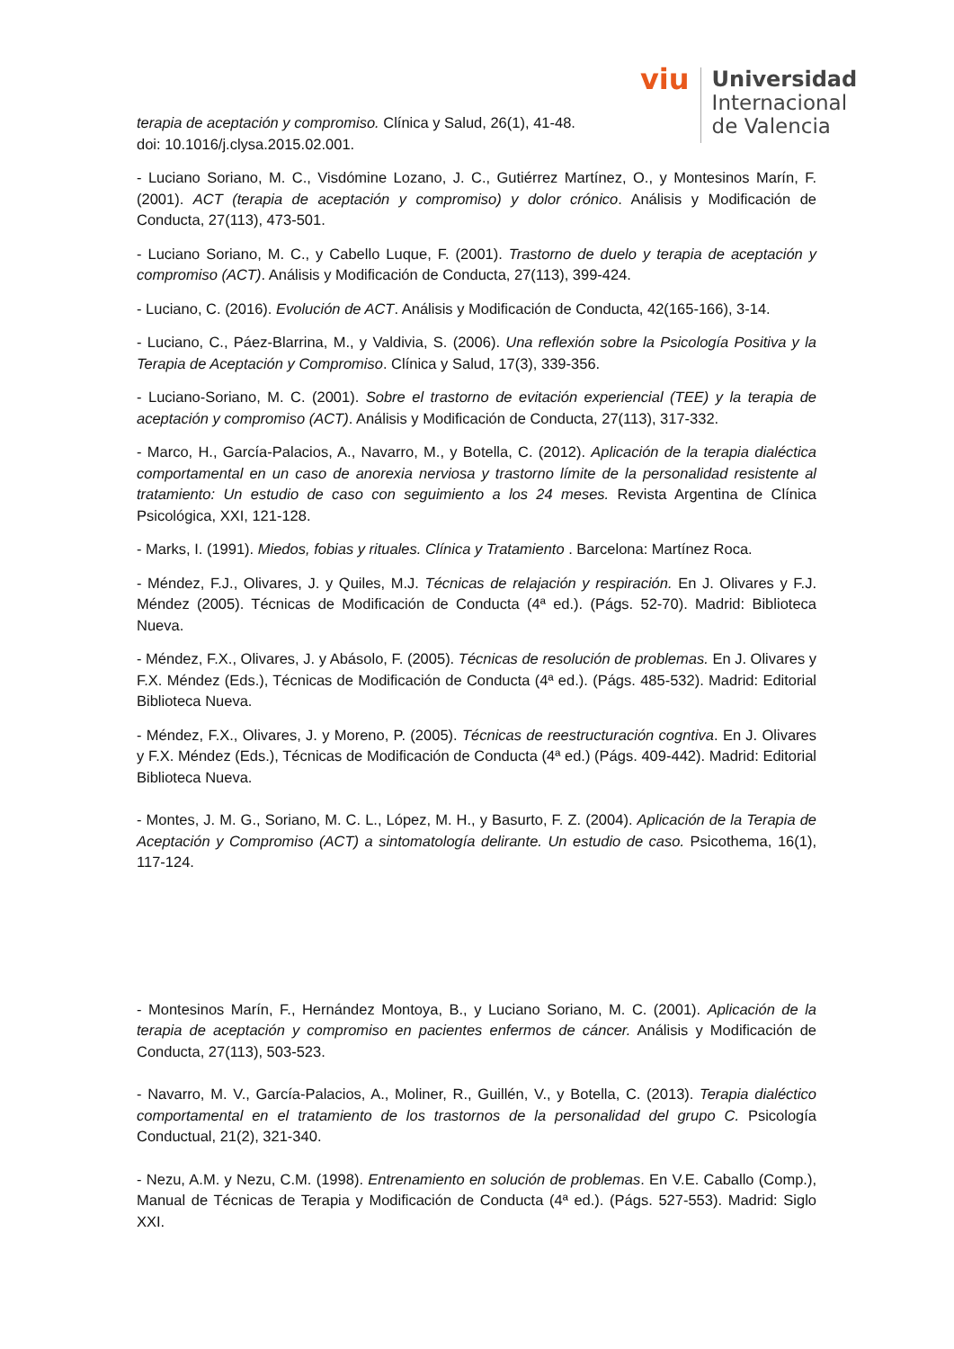viu
Universidad
Internacional
de Valencia
terapia de aceptación y compromiso. Clínica y Salud, 26(1), 41-48.
doi: 10.1016/j.clysa.2015.02.001.
- Luciano Soriano, M. C., Visdómine Lozano, J. C., Gutiérrez Martínez, O., y Montesinos Marín, F. (2001). ACT (terapia de aceptación y compromiso) y dolor crónico. Análisis y Modificación de Conducta, 27(113), 473-501.
- Luciano Soriano, M. C., y Cabello Luque, F. (2001). Trastorno de duelo y terapia de aceptación y compromiso (ACT). Análisis y Modificación de Conducta, 27(113), 399-424.
- Luciano, C. (2016). Evolución de ACT. Análisis y Modificación de Conducta, 42(165-166), 3-14.
- Luciano, C., Páez-Blarrina, M., y Valdivia, S. (2006). Una reflexión sobre la Psicología Positiva y la Terapia de Aceptación y Compromiso. Clínica y Salud, 17(3), 339-356.
- Luciano-Soriano, M. C. (2001). Sobre el trastorno de evitación experiencial (TEE) y la terapia de aceptación y compromiso (ACT). Análisis y Modificación de Conducta, 27(113), 317-332.
- Marco, H., García-Palacios, A., Navarro, M., y Botella, C. (2012). Aplicación de la terapia dialéctica comportamental en un caso de anorexia nerviosa y trastorno límite de la personalidad resistente al tratamiento: Un estudio de caso con seguimiento a los 24 meses. Revista Argentina de Clínica Psicológica, XXI, 121-128.
- Marks, I. (1991). Miedos, fobias y rituales. Clínica y Tratamiento . Barcelona: Martínez Roca.
- Méndez, F.J., Olivares, J. y Quiles, M.J. Técnicas de relajación y respiración. En J. Olivares y F.J. Méndez (2005). Técnicas de Modificación de Conducta (4ª ed.). (Págs. 52-70). Madrid: Biblioteca Nueva.
- Méndez, F.X., Olivares, J. y Abásolo, F. (2005). Técnicas de resolución de problemas. En J. Olivares y F.X. Méndez (Eds.), Técnicas de Modificación de Conducta (4ª ed.). (Págs. 485-532). Madrid: Editorial Biblioteca Nueva.
- Méndez, F.X., Olivares, J. y Moreno, P. (2005). Técnicas de reestructuración cogntiva. En J. Olivares y F.X. Méndez (Eds.), Técnicas de Modificación de Conducta (4ª ed.) (Págs. 409-442). Madrid: Editorial Biblioteca Nueva.
- Montes, J. M. G., Soriano, M. C. L., López, M. H., y Basurto, F. Z. (2004). Aplicación de la Terapia de Aceptación y Compromiso (ACT) a sintomatología delirante. Un estudio de caso. Psicothema, 16(1), 117-124.
- Montesinos Marín, F., Hernández Montoya, B., y Luciano Soriano, M. C. (2001). Aplicación de la terapia de aceptación y compromiso en pacientes enfermos de cáncer. Análisis y Modificación de Conducta, 27(113), 503-523.
- Navarro, M. V., García-Palacios, A., Moliner, R., Guillén, V., y Botella, C. (2013). Terapia dialéctico comportamental en el tratamiento de los trastornos de la personalidad del grupo C. Psicología Conductual, 21(2), 321-340.
- Nezu, A.M. y Nezu, C.M. (1998). Entrenamiento en solución de problemas. En V.E. Caballo (Comp.), Manual de Técnicas de Terapia y Modificación de Conducta (4ª ed.). (Págs. 527-553). Madrid: Siglo XXI.